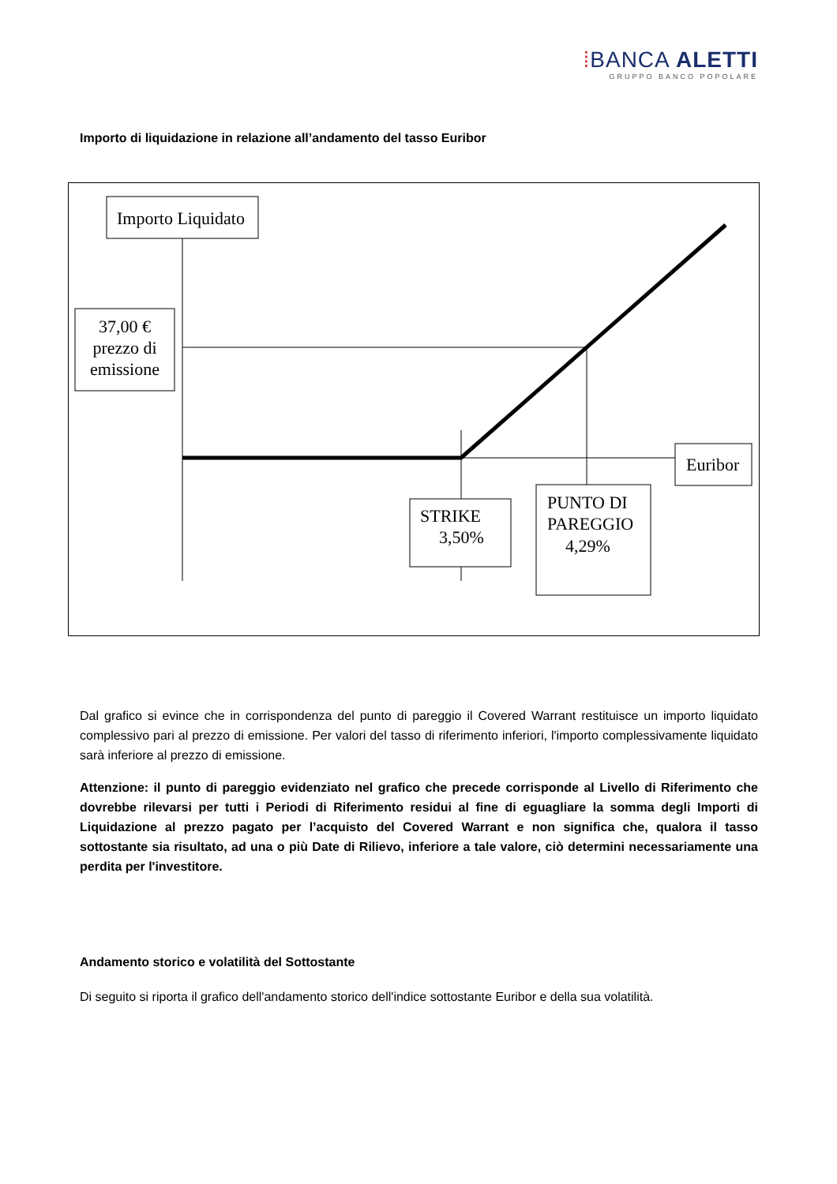⁞BANCA ALETTI
GRUPPO BANCO POPOLARE
Importo di liquidazione in relazione all’andamento del tasso Euribor
Importo Liquidato
37,00 €
prezzo di
emissione
Euribor
STRIKE
3,50%
PUNTO DI
PAREGGIO
4,29%
Dal grafico si evince che in corrispondenza del punto di pareggio il Covered Warrant restituisce un importo liquidato complessivo pari al prezzo di emissione. Per valori del tasso di riferimento inferiori, l'importo complessivamente liquidato sarà inferiore al prezzo di emissione.
Attenzione: il punto di pareggio evidenziato nel grafico che precede corrisponde al Livello di Riferimento che dovrebbe rilevarsi per tutti i Periodi di Riferimento residui al fine di eguagliare la somma degli Importi di Liquidazione al prezzo pagato per l’acquisto del Covered Warrant e non significa che, qualora il tasso sottostante sia risultato, ad una o più Date di Rilievo, inferiore a tale valore, ciò determini necessariamente una perdita per l'investitore.
Andamento storico e volatilità del Sottostante
Di seguito si riporta il grafico dell'andamento storico dell'indice sottostante Euribor e della sua volatilità.